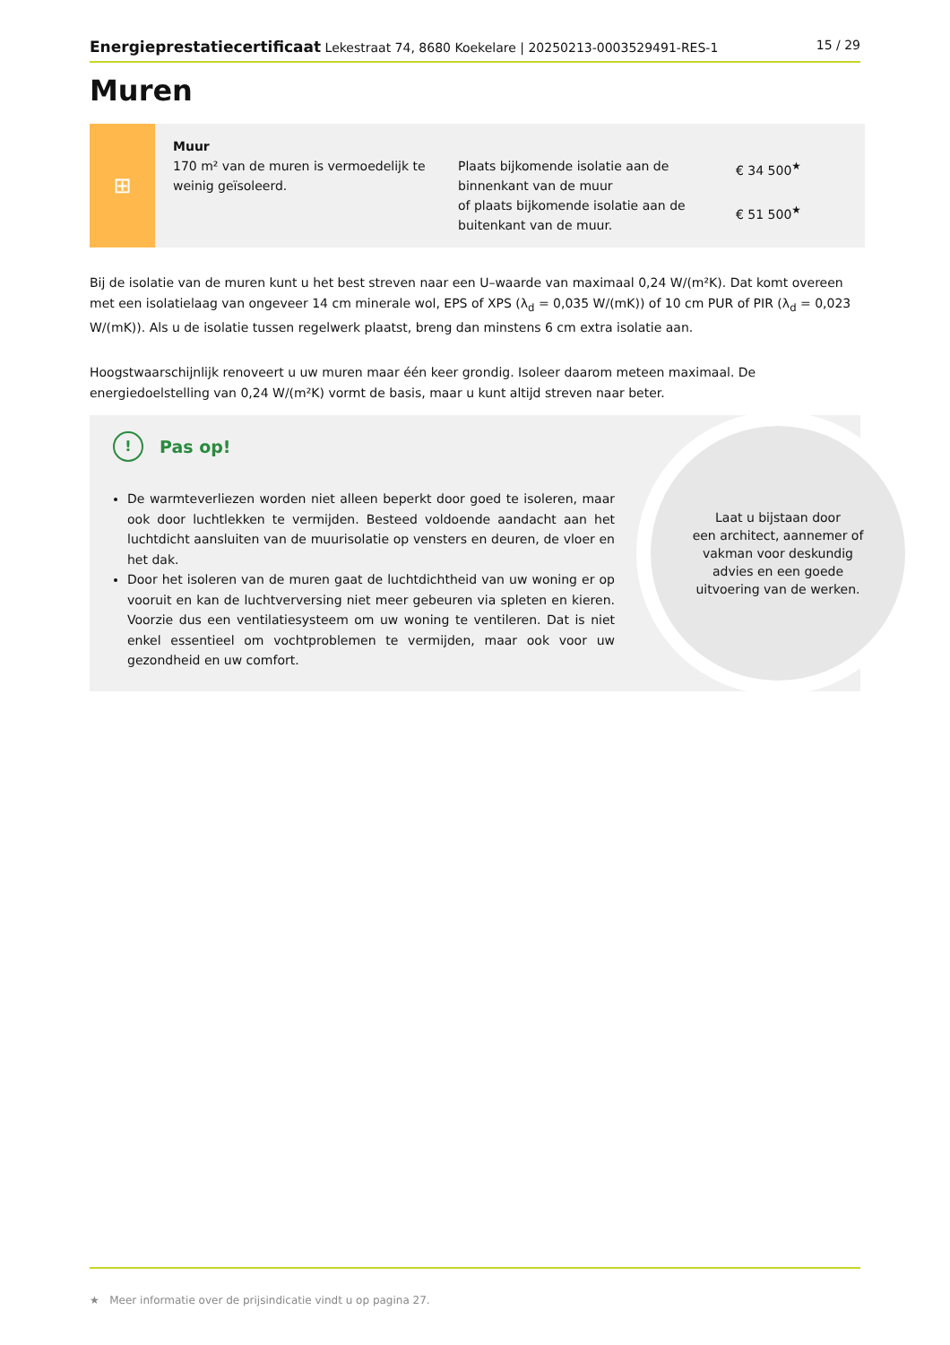Energieprestatiecertificaat Lekestraat 74, 8680 Koekelare | 20250213-0003529491-RES-1 15 / 29
Muren
⊞
Muur
170 m² van de muren is vermoedelijk te weinig geïsoleerd.
Plaats bijkomende isolatie aan de binnenkant van de muur
of plaats bijkomende isolatie aan de buitenkant van de muur.
€ 34 500<sup>★</sup>
€ 51 500<sup>★</sup>
Bij de isolatie van de muren kunt u het best streven naar een U–waarde van maximaal 0,24 W/(m²K). Dat komt overeen met een isolatielaag van ongeveer 14 cm minerale wol, EPS of XPS (λ<sub>d</sub> = 0,035 W/(mK)) of 10 cm PUR of PIR (λ<sub>d</sub> = 0,023 W/(mK)). Als u de isolatie tussen regelwerk plaatst, breng dan minstens 6 cm extra isolatie aan.
Hoogstwaarschijnlijk renoveert u uw muren maar één keer grondig. Isoleer daarom meteen maximaal. De energiedoelstelling van 0,24 W/(m²K) vormt de basis, maar u kunt altijd streven naar beter.
! Pas op!
De warmteverliezen worden niet alleen beperkt door goed te isoleren, maar ook door luchtlekken te vermijden. Besteed voldoende aandacht aan het luchtdicht aansluiten van de muurisolatie op vensters en deuren, de vloer en het dak.
Door het isoleren van de muren gaat de luchtdichtheid van uw woning er op vooruit en kan de luchtverversing niet meer gebeuren via spleten en kieren. Voorzie dus een ventilatiesysteem om uw woning te ventileren. Dat is niet enkel essentieel om vochtproblemen te vermijden, maar ook voor uw gezondheid en uw comfort.
Laat u bijstaan door
een architect, aannemer of
vakman voor deskundig
advies en een goede
uitvoering van de werken.
★ Meer informatie over de prijsindicatie vindt u op pagina 27.